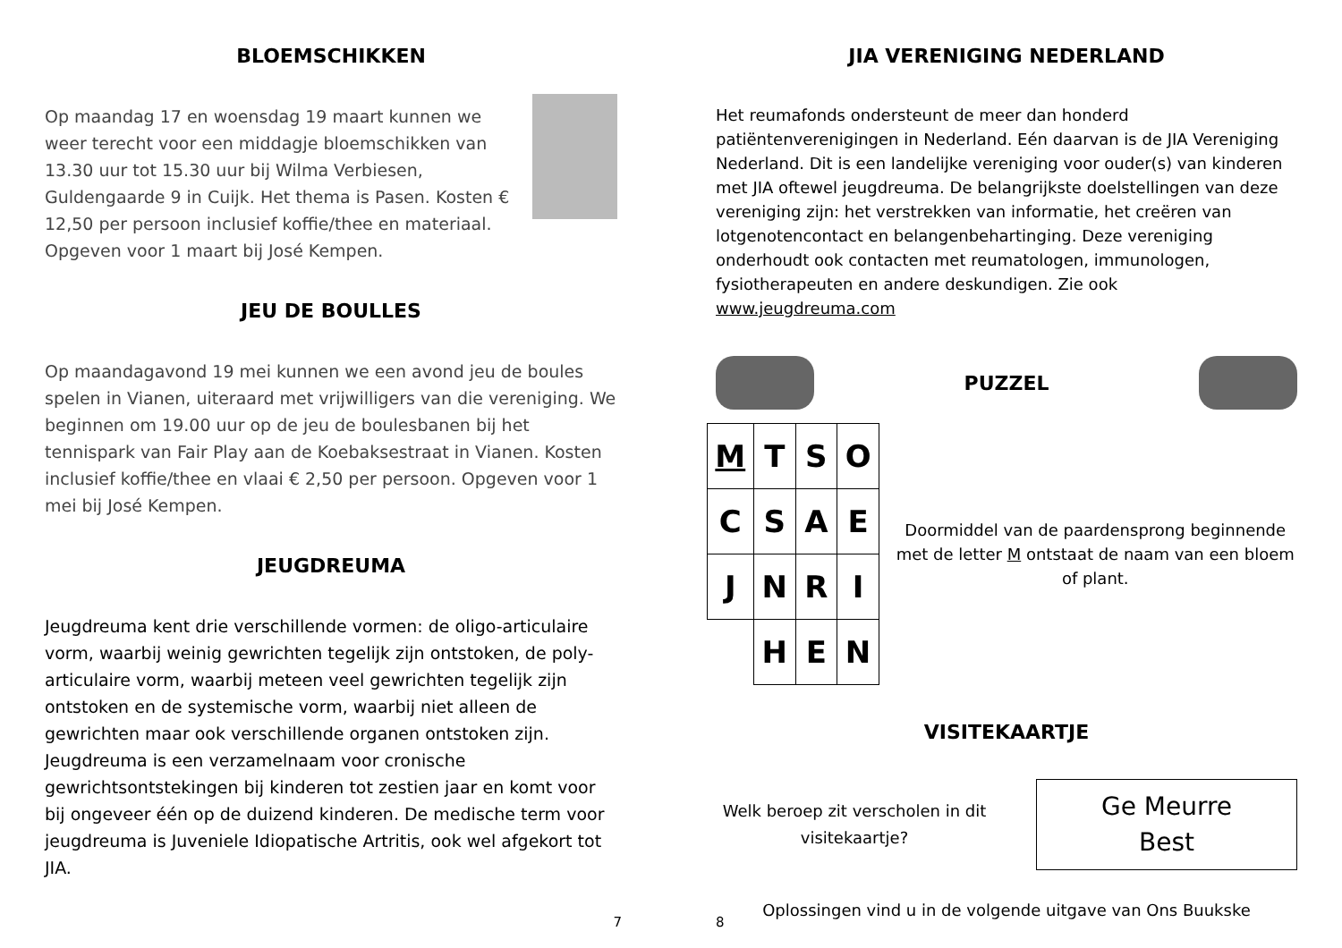BLOEMSCHIKKEN
Op maandag 17 en woensdag 19 maart kunnen we weer terecht voor een middagje bloemschikken van 13.30 uur tot 15.30 uur bij Wilma Verbiesen, Guldengaarde 9 in Cuijk. Het thema is Pasen. Kosten € 12,50 per persoon inclusief koffie/thee en materiaal.
Opgeven voor 1 maart bij José Kempen.
JEU DE BOULLES
Op maandagavond 19 mei kunnen we een avond jeu de boules spelen in Vianen, uiteraard met vrijwilligers van die vereniging. We beginnen om 19.00 uur op de jeu de boulesbanen bij het tennispark van Fair Play aan de Koebaksestraat in Vianen. Kosten inclusief koffie/thee en vlaai € 2,50 per persoon. Opgeven voor 1 mei bij José Kempen.
JEUGDREUMA
Jeugdreuma kent drie verschillende vormen: de oligo-articulaire vorm, waarbij weinig gewrichten tegelijk zijn ontstoken, de poly-articulaire vorm, waarbij meteen veel gewrichten tegelijk zijn ontstoken en de systemische vorm, waarbij niet alleen de gewrichten maar ook verschillende organen ontstoken zijn. Jeugdreuma is een verzamelnaam voor cronische gewrichtsontstekingen bij kinderen tot zestien jaar en komt voor bij ongeveer één op de duizend kinderen. De medische term voor jeugdreuma is Juveniele Idiopatische Artritis, ook wel afgekort tot JIA.
7
JIA VERENIGING NEDERLAND
Het reumafonds ondersteunt de meer dan honderd patiëntenverenigingen in Nederland. Eén daarvan is de JIA Vereniging Nederland. Dit is een landelijke vereniging voor ouder(s) van kinderen met JIA oftewel jeugdreuma. De belangrijkste doelstellingen van deze vereniging zijn: het verstrekken van informatie, het creëren van lotgenotencontact en belangenbehartinging. Deze vereniging onderhoudt ook contacten met reumatologen, immunologen, fysiotherapeuten en andere deskundigen. Zie ook www.jeugdreuma.com
PUZZEL
| M | T | S | O |
| C | S | A | E |
| J | N | R | I |
| | H | E | N |
Doormiddel van de paardensprong beginnende met de letter M ontstaat de naam van een bloem of plant.
VISITEKAARTJE
Welk beroep zit verscholen in dit visitekaartje?
Ge Meurre
Best
Oplossingen vind u in de volgende uitgave van Ons Buukske
8